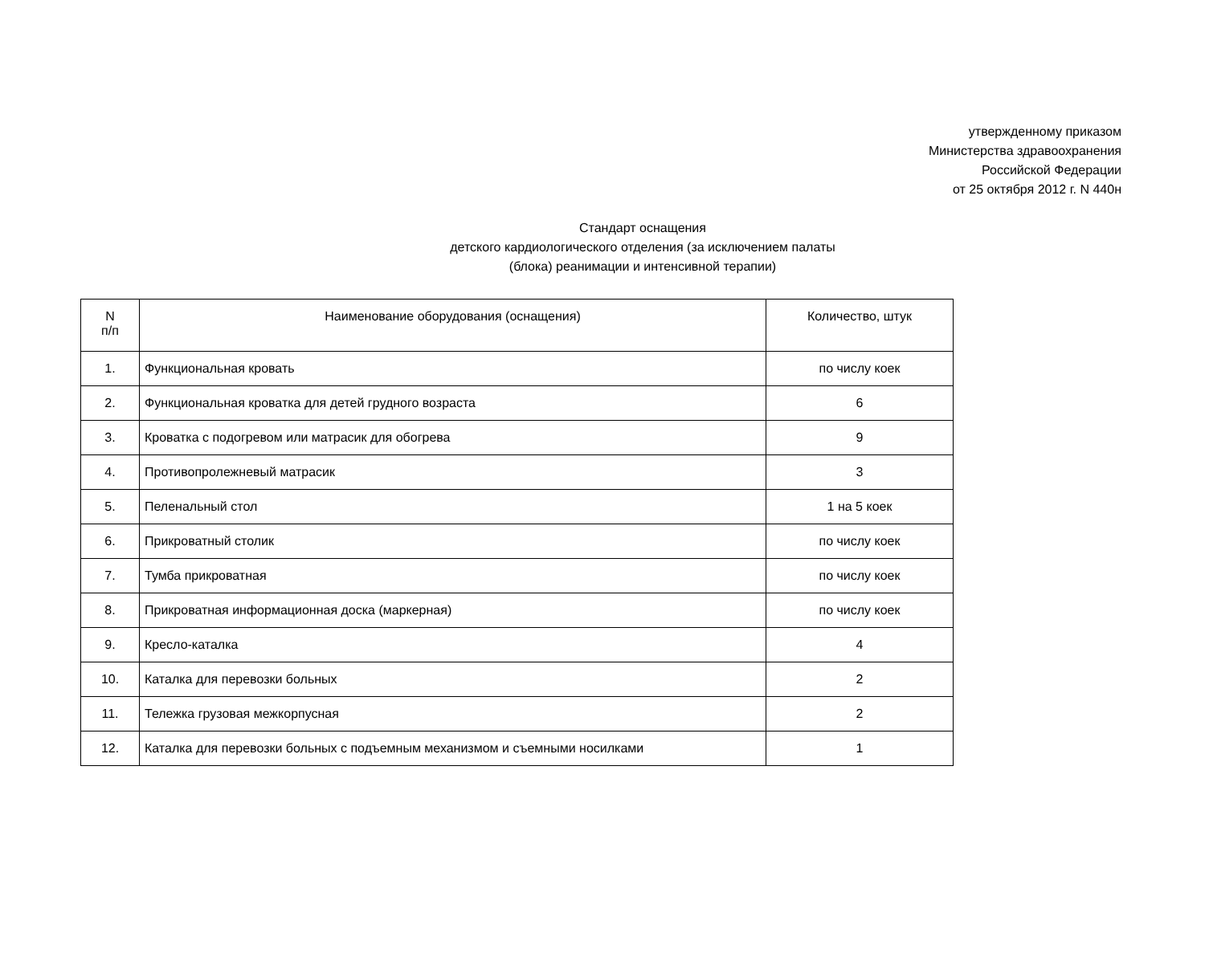утвержденному приказом
Министерства здравоохранения
Российской Федерации
от 25 октября 2012 г. N 440н
Стандарт оснащения
детского кардиологического отделения (за исключением палаты
(блока) реанимации и интенсивной терапии)
| N п/п | Наименование оборудования (оснащения) | Количество, штук |
| --- | --- | --- |
| 1. | Функциональная кровать | по числу коек |
| 2. | Функциональная кроватка для детей грудного возраста | 6 |
| 3. | Кроватка с подогревом или матрасик для обогрева | 9 |
| 4. | Противопролежневый матрасик | 3 |
| 5. | Пеленальный стол | 1 на 5 коек |
| 6. | Прикроватный столик | по числу коек |
| 7. | Тумба прикроватная | по числу коек |
| 8. | Прикроватная информационная доска (маркерная) | по числу коек |
| 9. | Кресло-каталка | 4 |
| 10. | Каталка для перевозки больных | 2 |
| 11. | Тележка грузовая межкорпусная | 2 |
| 12. | Каталка для перевозки больных с подъемным механизмом и съемными носилками | 1 |